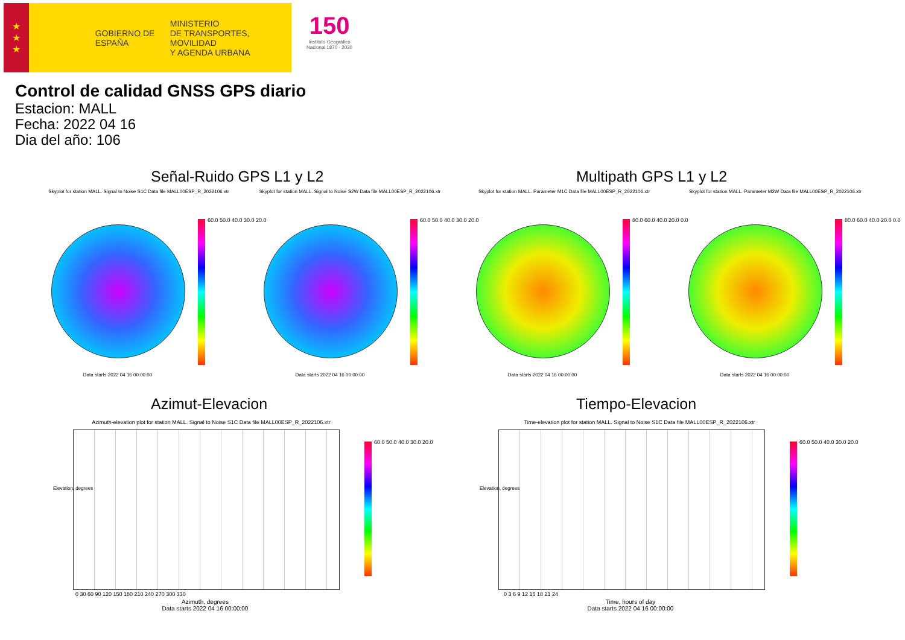★
★
★
GOBIERNO DE ESPAÑA
MINISTERIO
DE TRANSPORTES, MOVILIDAD
Y AGENDA URBANA
150
Instituto Geográfico
Nacional 1870 · 2020
Control de calidad GNSS GPS diario
Estacion: MALL
Fecha: 2022 04 16
Dia del año: 106
Señal-Ruido GPS L1 y L2 Multipath GPS L1 y L2
Skyplot for station MALL. Signal to Noise S1C Data file MALL00ESP_R_2022106.xtr
Skyplot for station MALL. Signal to Noise S2W Data file MALL00ESP_R_2022106.xtr
Skyplot for station MALL. Parameter M1C Data file MALL00ESP_R_2022106.xtr
Skyplot for station MALL. Parameter M2W Data file MALL00ESP_R_2022106.xtr
60.0 50.0 40.0 30.0 20.0 60.0 50.0 40.0 30.0 20.0 80.0 60.0 40.0 20.0 0.0 80.0 60.0 40.0 20.0 0.0
Data starts 2022 04 16 00:00:00 Data starts 2022 04 16 00:00:00 Data starts 2022 04 16 00:00:00 Data starts 2022 04 16 00:00:00
Azimut-Elevacion Tiempo-Elevacion
Azimuth-elevation plot for station MALL. Signal to Noise S1C Data file MALL00ESP_R_2022106.xtr
Time-elevation plot for station MALL. Signal to Noise S1C Data file MALL00ESP_R_2022106.xtr
Elevation, degrees Elevation, degrees
0 30 60 90 120 150 180 210 240 270 300 330
0 3 6 9 12 15 18 21 24
Azimuth, degrees
Data starts 2022 04 16 00:00:00
Time, hours of day
Data starts 2022 04 16 00:00:00
60.0 50.0 40.0 30.0 20.0 60.0 50.0 40.0 30.0 20.0